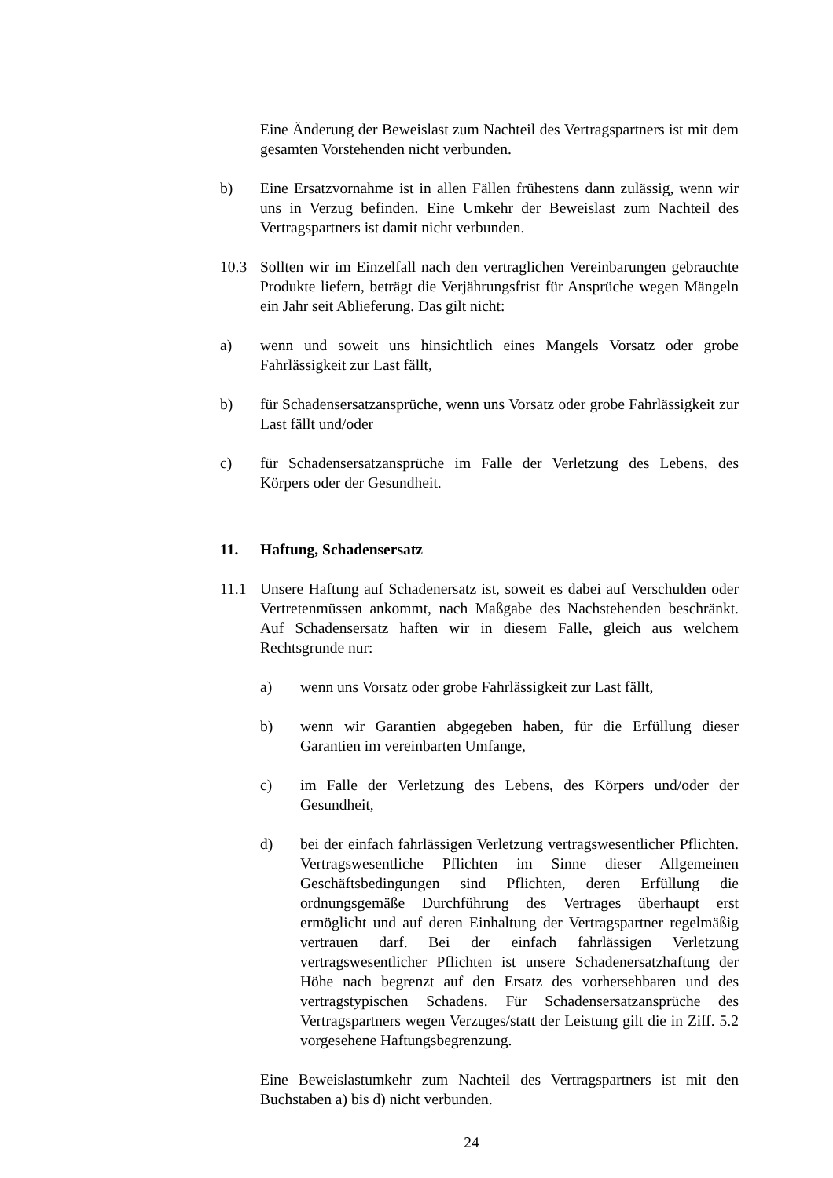Eine Änderung der Beweislast zum Nachteil des Vertragspartners ist mit dem gesamten Vorstehenden nicht verbunden.
b) Eine Ersatzvornahme ist in allen Fällen frühestens dann zulässig, wenn wir uns in Verzug befinden. Eine Umkehr der Beweislast zum Nachteil des Vertragspartners ist damit nicht verbunden.
10.3 Sollten wir im Einzelfall nach den vertraglichen Vereinbarungen gebrauchte Produkte liefern, beträgt die Verjährungsfrist für Ansprüche wegen Mängeln ein Jahr seit Ablieferung. Das gilt nicht:
a) wenn und soweit uns hinsichtlich eines Mangels Vorsatz oder grobe Fahrlässigkeit zur Last fällt,
b) für Schadensersatzansprüche, wenn uns Vorsatz oder grobe Fahrlässigkeit zur Last fällt und/oder
c) für Schadensersatzansprüche im Falle der Verletzung des Lebens, des Körpers oder der Gesundheit.
11. Haftung, Schadensersatz
11.1 Unsere Haftung auf Schadenersatz ist, soweit es dabei auf Verschulden oder Vertretenmüssen ankommt, nach Maßgabe des Nachstehenden beschränkt. Auf Schadensersatz haften wir in diesem Falle, gleich aus welchem Rechtsgrunde nur:
a) wenn uns Vorsatz oder grobe Fahrlässigkeit zur Last fällt,
b) wenn wir Garantien abgegeben haben, für die Erfüllung dieser Garantien im vereinbarten Umfange,
c) im Falle der Verletzung des Lebens, des Körpers und/oder der Gesundheit,
d) bei der einfach fahrlässigen Verletzung vertragswesentlicher Pflichten. Vertragswesentliche Pflichten im Sinne dieser Allgemeinen Geschäftsbedingungen sind Pflichten, deren Erfüllung die ordnungsgemäße Durchführung des Vertrages überhaupt erst ermöglicht und auf deren Einhaltung der Vertragspartner regelmäßig vertrauen darf. Bei der einfach fahrlässigen Verletzung vertragswesentlicher Pflichten ist unsere Schadenersatzhaftung der Höhe nach begrenzt auf den Ersatz des vorhersehbaren und des vertragstypischen Schadens. Für Schadensersatzansprüche des Vertragspartners wegen Verzuges/statt der Leistung gilt die in Ziff. 5.2 vorgesehene Haftungsbegrenzung.
Eine Beweislastumkehr zum Nachteil des Vertragspartners ist mit den Buchstaben a) bis d) nicht verbunden.
24